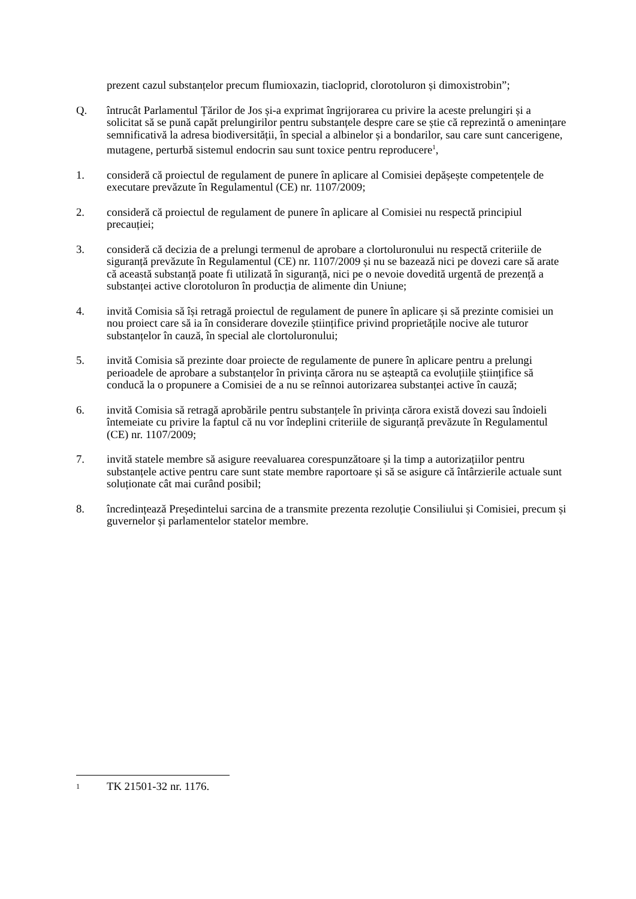prezent cazul substanțelor precum flumioxazin, tiacloprid, clorotoluron și dimoxistrobin”;
Q. întrucât Parlamentul Țărilor de Jos și-a exprimat îngrijorarea cu privire la aceste prelungiri și a solicitat să se pună capăt prelungirilor pentru substanțele despre care se știe că reprezintă o amenințare semnificativă la adresa biodiversității, în special a albinelor și a bondarilor, sau care sunt cancerigene, mutagene, perturbă sistemul endocrin sau sunt toxice pentru reproducere<sup>1</sup>,
1. consideră că proiectul de regulament de punere în aplicare al Comisiei depășește competențele de executare prevăzute în Regulamentul (CE) nr. 1107/2009;
2. consideră că proiectul de regulament de punere în aplicare al Comisiei nu respectă principiul precauției;
3. consideră că decizia de a prelungi termenul de aprobare a clortoluronului nu respectă criteriile de siguranță prevăzute în Regulamentul (CE) nr. 1107/2009 și nu se bazează nici pe dovezi care să arate că această substanță poate fi utilizată în siguranță, nici pe o nevoie dovedită urgentă de prezență a substanței active clorotoluron în producția de alimente din Uniune;
4. invită Comisia să își retragă proiectul de regulament de punere în aplicare și să prezinte comisiei un nou proiect care să ia în considerare dovezile științifice privind proprietățile nocive ale tuturor substanțelor în cauză, în special ale clortoluronului;
5. invită Comisia să prezinte doar proiecte de regulamente de punere în aplicare pentru a prelungi perioadele de aprobare a substanțelor în privința cărora nu se așteaptă ca evoluțiile științifice să conducă la o propunere a Comisiei de a nu se reînnoi autorizarea substanței active în cauză;
6. invită Comisia să retragă aprobările pentru substanțele în privința cărora există dovezi sau îndoieli întemeiate cu privire la faptul că nu vor îndeplini criteriile de siguranță prevăzute în Regulamentul (CE) nr. 1107/2009;
7. invită statele membre să asigure reevaluarea corespunzătoare și la timp a autorizațiilor pentru substanțele active pentru care sunt state membre raportoare și să se asigure că întârzierile actuale sunt soluționate cât mai curând posibil;
8. încredințează Președintelui sarcina de a transmite prezenta rezoluție Consiliului și Comisiei, precum și guvernelor și parlamentelor statelor membre.
1
TK 21501-32 nr. 1176.